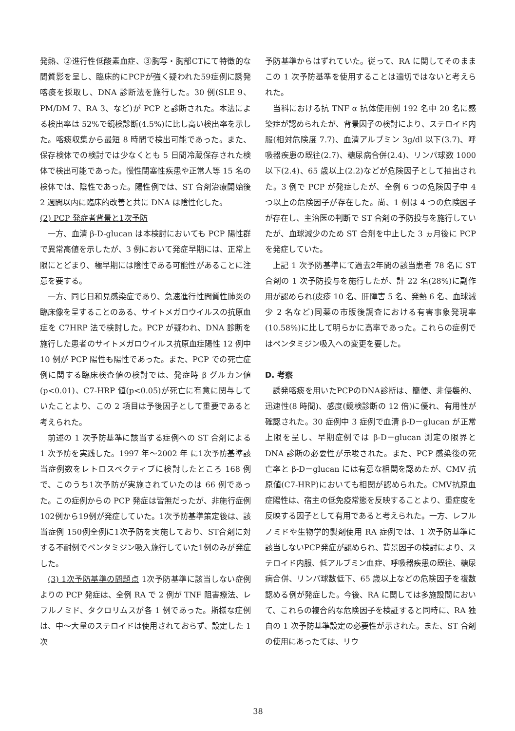発熱、②進行性低酸素血症、③胸写・胸部CTにて特徴的な間質影を呈し、臨床的にPCPが強く疑われた59症例に誘発喀痰を採取し、DNA 診断法を施行した。30 例(SLE 9、PM/DM 7、RA 3、など)が PCP と診断された。本法による検出率は 52%で鏡検診断(4.5%)に比し高い検出率を示した。喀痰収集から最短 8 時間で検出可能であった。また、保存検体での検討では少なくとも 5 日間冷蔵保存された検体で検出可能であった。慢性閉塞性疾患や正常人等 15 名の検体では、陰性であった。陽性例では、ST 合剤治療開始後 2 週間以内に臨床的改善と共に DNA は陰性化した。
(2) PCP 発症者背景と1次予防
一方、血清 β-D-glucan は本検討においても PCP 陽性群で異常高値を示したが、3 例において発症早期には、正常上限にとどまり、極早期には陰性である可能性があることに注意を要する。
一方、同じ日和見感染症であり、急速進行性間質性肺炎の臨床像を呈することのある、サイトメガロウイルスの抗原血症を C7HRP 法で検討した。PCP が疑われ、DNA 診断を施行した患者のサイトメガロウイルス抗原血症陽性 12 例中 10 例が PCP 陽性も陽性であった。また、PCP での死亡症例に関する臨床検査値の検討では、発症時 β グルカン値(p<0.01)、C7-HRP 値(p<0.05)が死亡に有意に関与していたことより、この 2 項目は予後因子として重要であると考えられた。
前述の 1 次予防基準に該当する症例への ST 合剤による 1 次予防を実践した。1997 年～2002 年 に1次予防基準該当症例数をレトロスペクティブに検討したところ 168 例で、このうち1次予防が実施されていたのは 66 例であった。この症例からの PCP 発症は皆無だったが、非施行症例 102例から19例が発症していた。1次予防基準策定後は、該当症例 150例全例に1次予防を実施しており、ST合剤に対する不耐例でペンタミジン吸入施行していた1例のみが発症した。
(3) 1次予防基準の問題点 1次予防基準に該当しない症例よりの PCP 発症は、全例 RA で 2 例が TNF 阻害療法、レフルノミド、タクロリムスが各 1 例であった。斯様な症例は、中～大量のステロイドは使用されておらず、設定した 1 次
予防基準からはずれていた。従って、RA に関してそのままこの 1 次予防基準を使用することは適切ではないと考えられた。
当科における抗 TNF α 抗体使用例 192 名中 20 名に感染症が認められたが、背景因子の検討により、ステロイド内服(相対危険度 7.7)、血清アルブミン 3g/dl 以下(3.7)、呼吸器疾患の既往(2.7)、糖尿病合併(2.4)、リンパ球数 1000 以下(2.4)、65 歳以上(2.2)などが危険因子として抽出された。3 例で PCP が発症したが、全例 6 つの危険因子中 4 つ以上の危険因子が存在した。尚、1 例は 4 つの危険因子が存在し、主治医の判断で ST 合剤の予防投与を施行していたが、血球減少のため ST 合剤を中止した 3 ヵ月後に PCP を発症していた。
上記 1 次予防基準にて過去2年間の該当患者 78 名に ST 合剤の 1 次予防投与を施行したが、計 22 名(28%)に副作用が認められ(皮疹 10 名、肝障害 5 名、発熱 6 名、血球減少 2 名など)同薬の市販後調査における有害事象発現率(10.58%)に比して明らかに高率であった。これらの症例ではペンタミジン吸入への変更を要した。
D. 考察
誘発喀痰を用いたPCPのDNA診断は、簡便、非侵襲的、迅速性(8 時間)、感度(鏡検診断の 12 倍)に優れ、有用性が確認された。30 症例中 3 症例で血清 β-D－glucan が正常上限を呈し、早期症例では β-D－glucan 測定の限界と DNA 診断の必要性が示唆された。また、PCP 感染後の死亡率と β-D－glucan には有意な相関を認めたが、CMV 抗原値(C7-HRP)においても相関が認められた。CMV抗原血症陽性は、宿主の低免疫常態を反映することより、重症度を反映する因子として有用であると考えられた。一方、レフルノミドや生物学的製剤使用 RA 症例では、1 次予防基準に該当しないPCP発症が認められ、背景因子の検討により、ステロイド内服、低アルブミン血症、呼吸器疾患の既往、糖尿病合併、リンパ球数低下、65 歳以上などの危険因子を複数認める例が発症した。今後、RA に関しては多施設間において、これらの複合的な危険因子を検証すると同時に、RA 独自の 1 次予防基準設定の必要性が示された。また、ST 合剤の使用にあったては、リウ
38